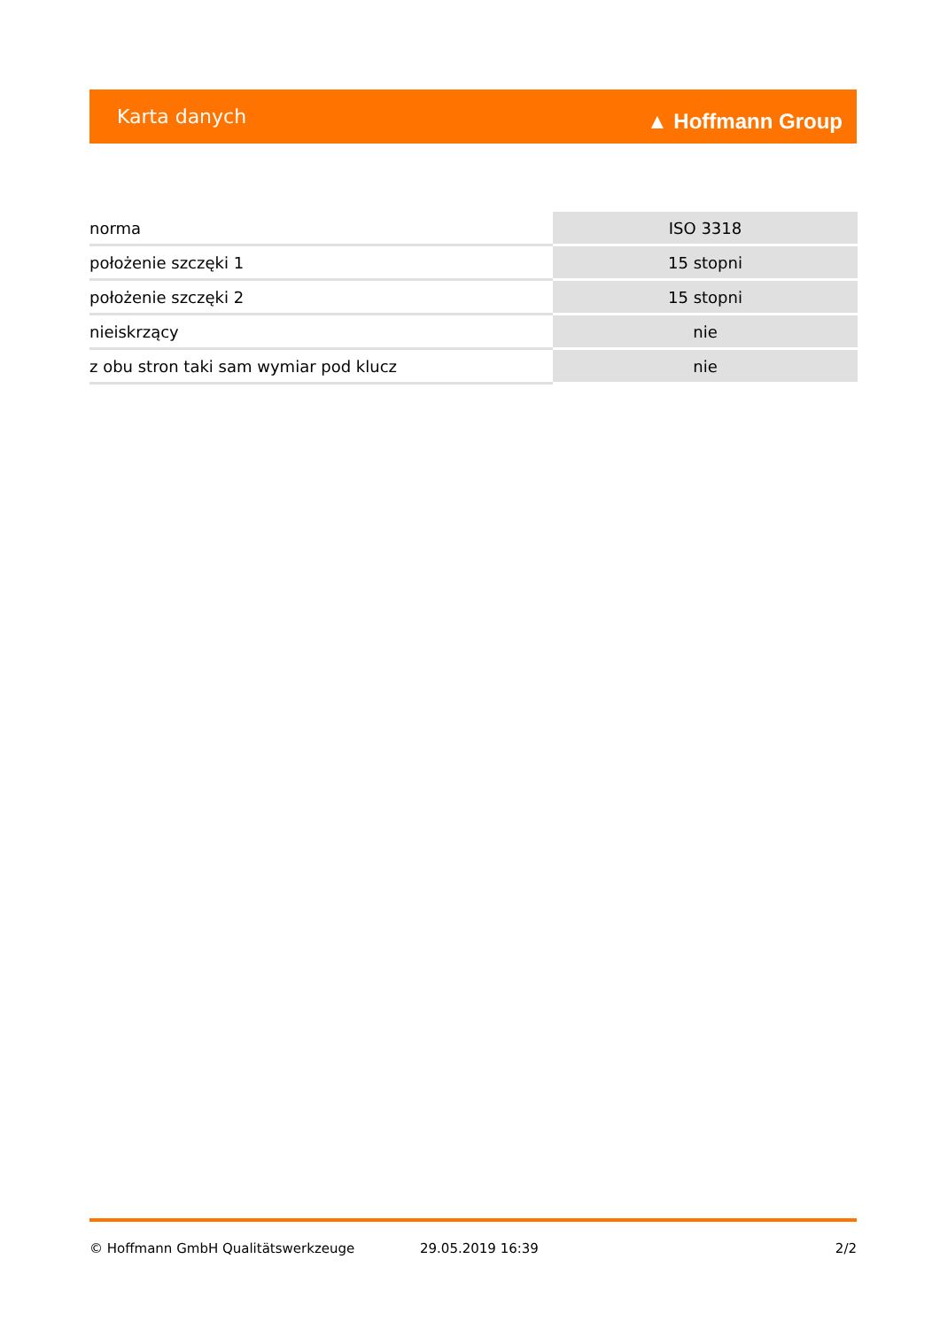Karta danych ▲ Hoffmann Group
| norma | ISO 3318 |
| położenie szczęki 1 | 15 stopni |
| położenie szczęki 2 | 15 stopni |
| nieiskrzący | nie |
| z obu stron taki sam wymiar pod klucz | nie |
© Hoffmann GmbH Qualitätswerkzeuge 29.05.2019 16:39 2/2